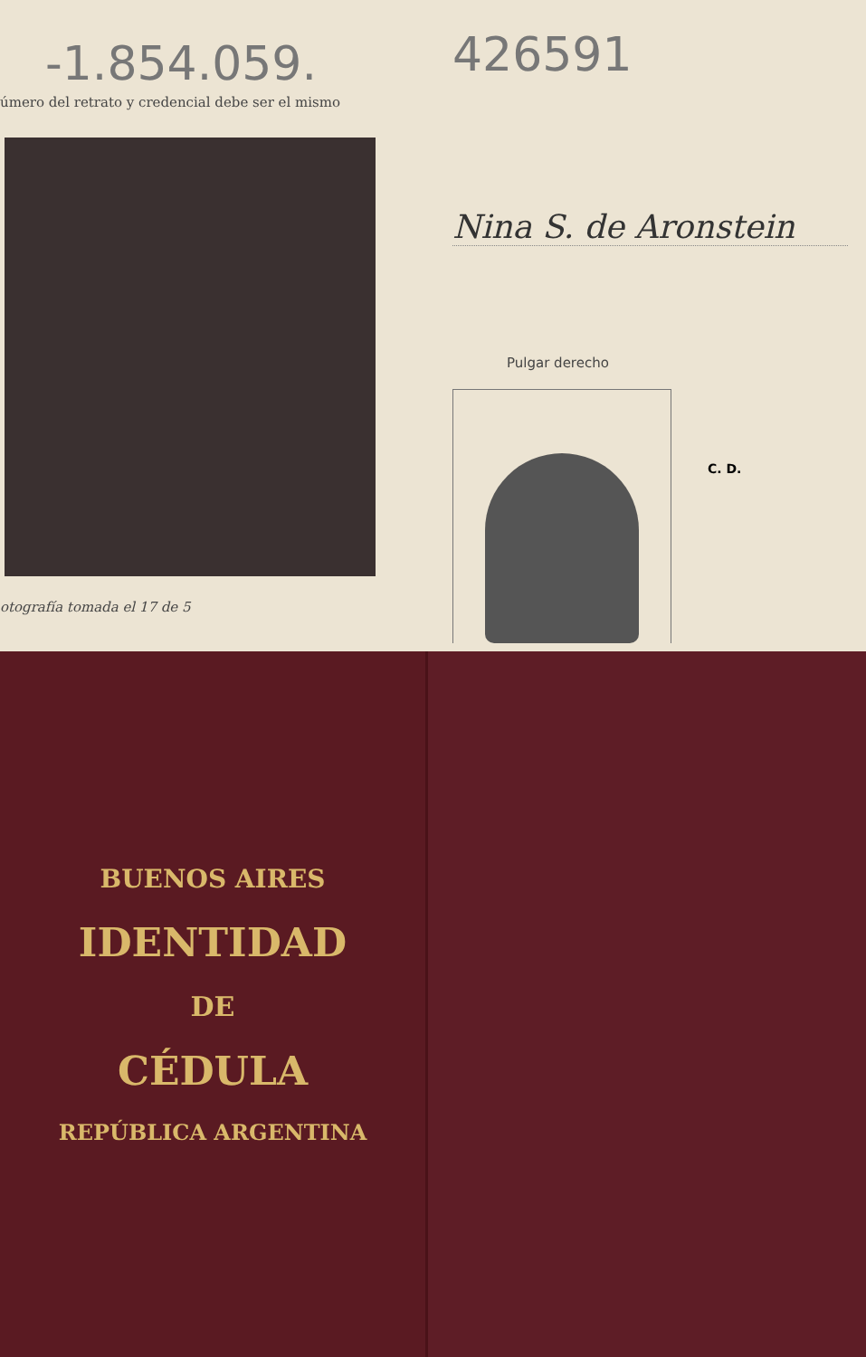-1.854.059.
úmero del retrato y credencial debe ser el mismo
otografía tomada el 17 de 5
426591
Nina S. de Aronstein
Pulgar derecho
C. D.
BUENOS AIRES
IDENTIDAD
DE
CÉDULA
REPÚBLICA ARGENTINA